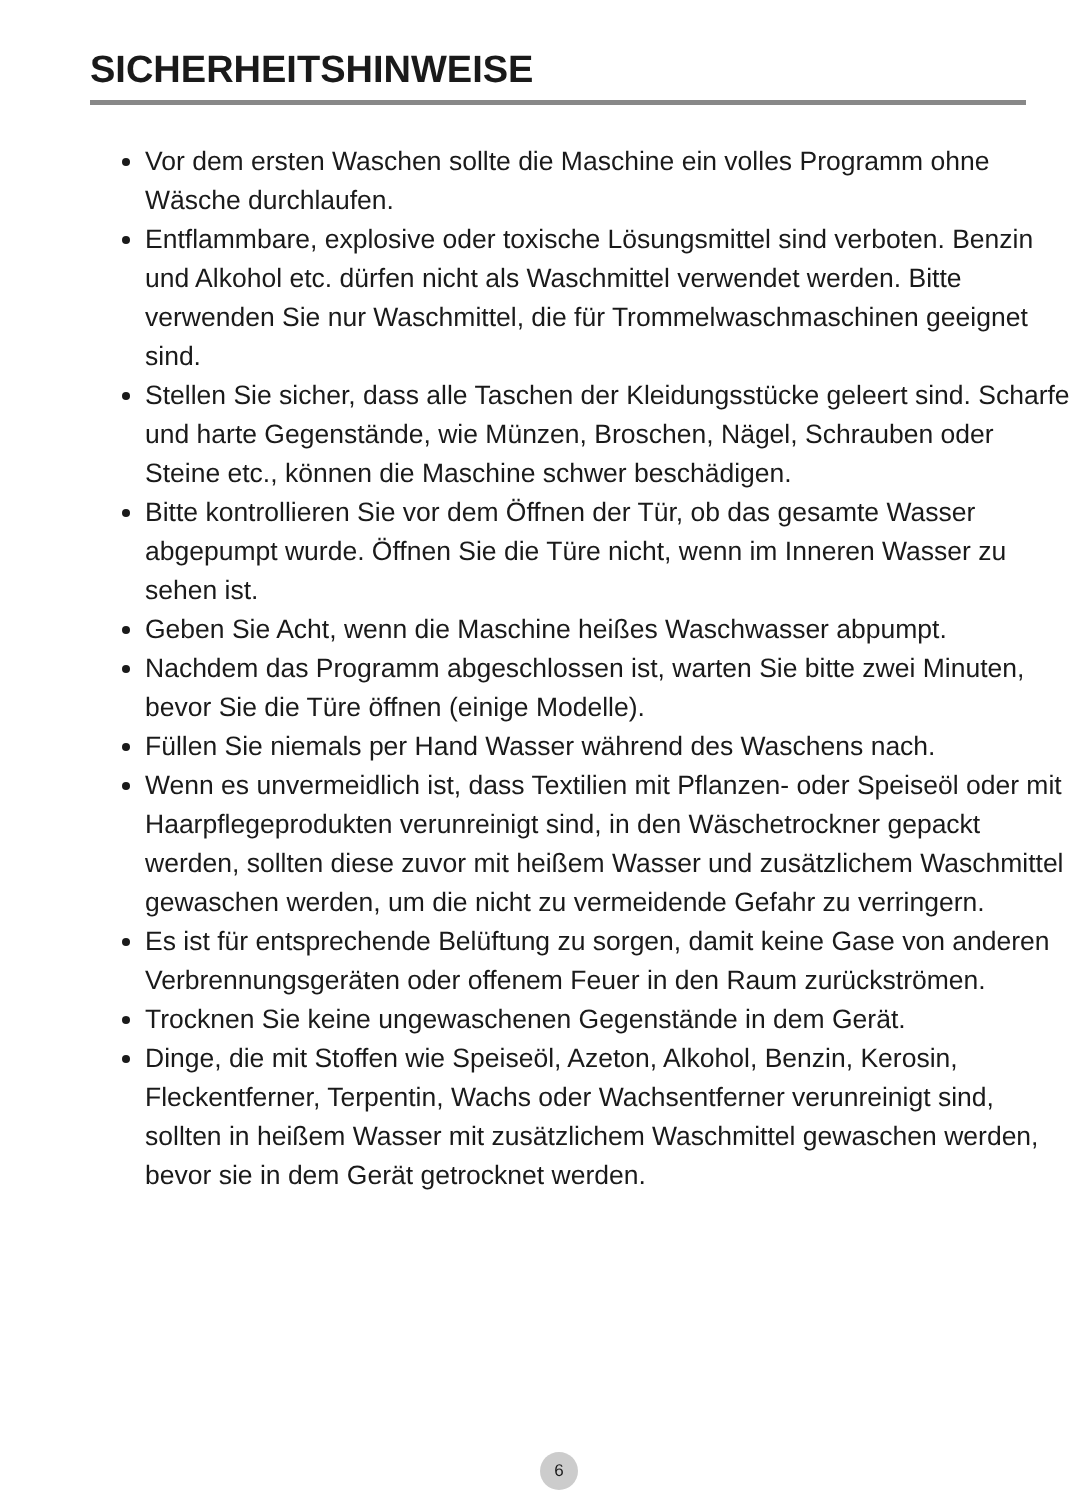SICHERHEITSHINWEISE
Vor dem ersten Waschen sollte die Maschine ein volles Programm ohne Wäsche durchlaufen.
Entflammbare, explosive oder toxische Lösungsmittel sind verboten. Benzin und Alkohol etc. dürfen nicht als Waschmittel verwendet werden. Bitte verwenden Sie nur Waschmittel, die für Trommelwaschmaschinen geeignet sind.
Stellen Sie sicher, dass alle Taschen der Kleidungsstücke geleert sind. Scharfe und harte Gegenstände, wie Münzen, Broschen, Nägel, Schrauben oder Steine etc., können die Maschine schwer beschädigen.
Bitte kontrollieren Sie vor dem Öffnen der Tür, ob das gesamte Wasser abgepumpt wurde. Öffnen Sie die Türe nicht, wenn im Inneren Wasser zu sehen ist.
Geben Sie Acht, wenn die Maschine heißes Waschwasser abpumpt.
Nachdem das Programm abgeschlossen ist, warten Sie bitte zwei Minuten, bevor Sie die Türe öffnen (einige Modelle).
Füllen Sie niemals per Hand Wasser während des Waschens nach.
Wenn es unvermeidlich ist, dass Textilien mit Pflanzen- oder Speiseöl oder mit Haarpflegeprodukten verunreinigt sind, in den Wäschetrockner gepackt werden, sollten diese zuvor mit heißem Wasser und zusätzlichem Waschmittel gewaschen werden, um die nicht zu vermeidende Gefahr zu verringern.
Es ist für entsprechende Belüftung zu sorgen, damit keine Gase von anderen Verbrennungsgeräten oder offenem Feuer in den Raum zurückströmen.
Trocknen Sie keine ungewaschenen Gegenstände in dem Gerät.
Dinge, die mit Stoffen wie Speiseöl, Azeton, Alkohol, Benzin, Kerosin, Fleckentferner, Terpentin, Wachs oder Wachsentferner verunreinigt sind, sollten in heißem Wasser mit zusätzlichem Waschmittel gewaschen werden, bevor sie in dem Gerät getrocknet werden.
6